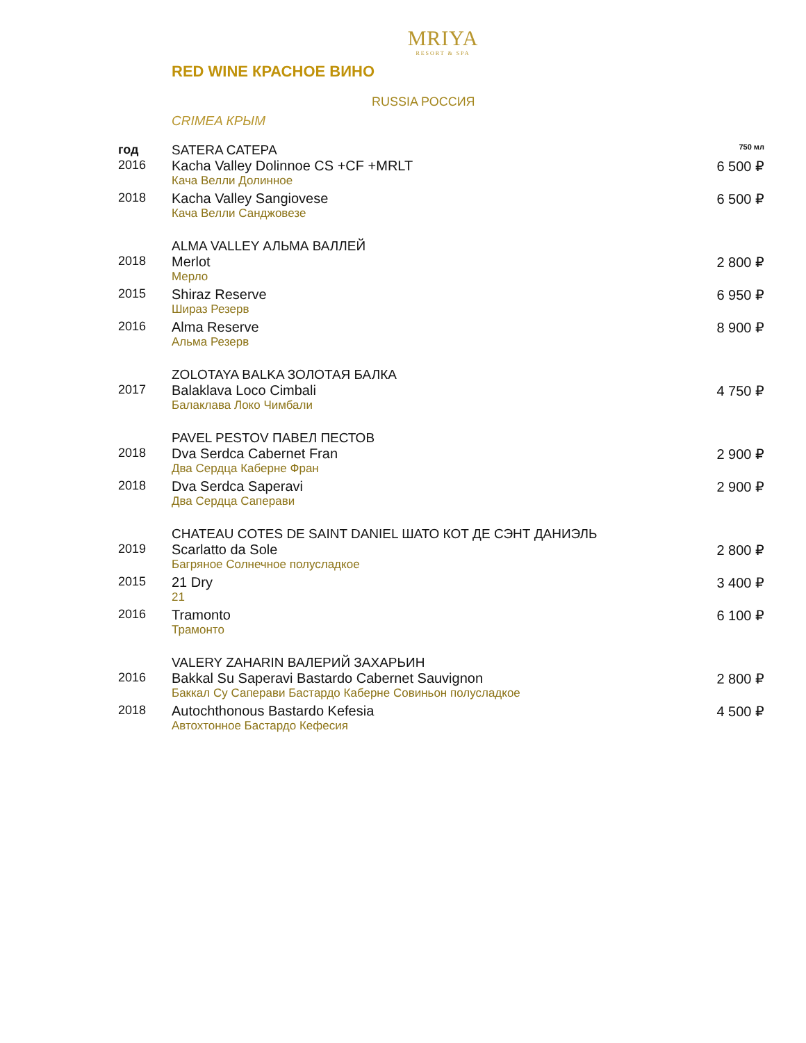MRIYA
RESORT & SPA
RED WINE КРАСНОЕ ВИНО
RUSSIA РОССИЯ
CRIMEA КРЫМ
| год | SATERA САТЕРА | 750 мл |
| 2016 | Kacha Valley Dolinnoe CS +CF +MRLT Кача Велли Долинное | 6 500 ₽ |
| 2018 | Kacha Valley Sangiovese Кача Велли Санджовезе | 6 500 ₽ |
| | ALMA VALLEY АЛЬМА ВАЛЛЕЙ | |
| 2018 | Merlot Мерло | 2 800 ₽ |
| 2015 | Shiraz Reserve Шираз Резерв | 6 950 ₽ |
| 2016 | Alma Reserve Альма Резерв | 8 900 ₽ |
| | ZOLOTAYA BALKA ЗОЛОТАЯ БАЛКА | |
| 2017 | Balaklava Loco Cimbali Балаклава Локо Чимбали | 4 750 ₽ |
| | PAVEL PESTOV ПАВЕЛ ПЕСТОВ | |
| 2018 | Dva Serdca Cabernet Fran Два Сердца Каберне Фран | 2 900 ₽ |
| 2018 | Dva Serdca Saperavi Два Сердца Саперави | 2 900 ₽ |
| | CHATEAU COTES DE SAINT DANIEL ШАТО КОТ ДЕ СЭНТ ДАНИЭЛЬ | |
| 2019 | Scarlatto da Sole Багряное Солнечное полусладкое | 2 800 ₽ |
| 2015 | 21 Dry 21 | 3 400 ₽ |
| 2016 | Tramonto Трамонто | 6 100 ₽ |
| | VALERY ZAHARIN ВАЛЕРИЙ ЗАХАРЬИН | |
| 2016 | Bakkal Su Saperavi Bastardo Cabernet Sauvignon Баккал Су Саперави Бастардо Каберне Совиньон полусладкое | 2 800 ₽ |
| 2018 | Autochthonous Bastardo Kefesia Автохтонное Бастардо Кефесия | 4 500 ₽ |